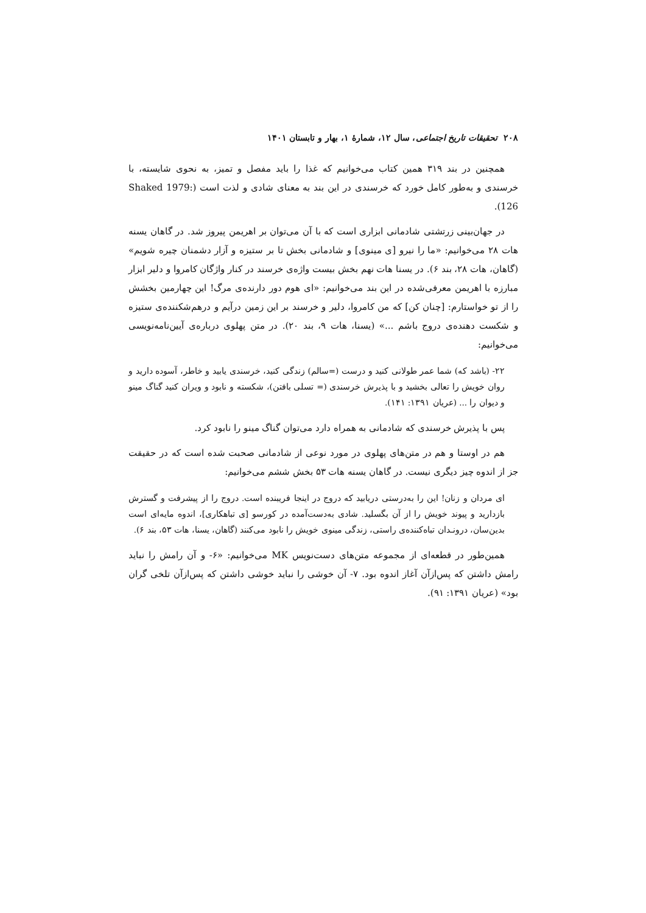۲۰۸ تحقیقات تاریخ اجتماعی، سال ۱۲، شمارهٔ ۱، بهار و تابستان ۱۴۰۱
همچنین در بند ۳۱۹ همین کتاب می‌خوانیم که غذا را باید مفصل و تمیز، به نحوی شایسته، با خرسندی و به‌طور کامل خورد که خرسندی در این بند به معنای شادی و لذت است (Shaked 1979: 126).
در جهان‌بینی زرتشتی شادمانی ابزاری است که با آن می‌توان بر اهریمن پیروز شد. در گاهان یسنه هات ۲۸ می‌خوانیم: «ما را نیرو [ی مینوی] و شادمانی بخش تا بر ستیزه و آزار دشمنان چیره شویم» (گاهان، هات ۲۸، بند ۶). در یسنا هات نهم بخش بیست واژه‌ی خرسند در کنار واژگان کامروا و دلیر ابزار مبارزه با اهریمن معرفی‌شده در این بند می‌خوانیم: «ای هوم دور دارنده‌ی مرگ! این چهارمین بخشش را از تو خواستارم: [چنان کن] که من کامروا، دلیر و خرسند بر این زمین درآیم و درهم‌شکننده‌ی ستیزه و شکست دهنده‌ی دروج باشم ...» (یسنا، هات ۹، بند ۲۰). در متن پهلوی درباره‌ی آیین‌نامه‌نویسی می‌خوانیم:
۲۲- (باشد که) شما عمر طولانی کنید و درست (=سالم) زندگی کنید، خرسندی یابید و خاطر، آسوده دارید و روان خویش را تعالی بخشید و با پذیرش خرسندی (= تسلی بافتن)، شکسته و نابود و ویران کنید گناگ مینو و دیوان را ... (عریان ۱۳۹۱: ۱۴۱).
پس با پذیرش خرسندی که شادمانی به همراه دارد می‌توان گناگ مینو را نابود کرد.
هم در اوستا و هم در متن‌های پهلوی در مورد نوعی از شادمانی صحبت شده است که در حقیقت جز از اندوه چیز دیگری نیست. در گاهان یسنه هات ۵۳ بخش ششم می‌خوانیم:
ای مردان و زنان! این را به‌درستی دریابید که دروج در اینجا فریبنده است. دروج را از پیشرفت و گسترش بازدارید و پیوند خویش را از آن بگسلید. شادی به‌دست‌آمده در کورسو [ی تباهکاری]، اندوه مایه‌ای است بدین‌سان، درونـدان تباه‌کننده‌ی راستی، زندگی مینوی خویش را نابود می‌کنند (گاهان، یسنا، هات ۵۳، بند ۶).
همین‌طور در قطعه‌ای از مجموعه متن‌های دست‌نویس MK می‌خوانیم: «۶- و آن رامش را نباید رامش داشتن که پس‌ازآن آغاز اندوه بود. ۷- آن خوشی را نباید خوشی داشتن که پس‌ازآن تلخی گران بود» (عریان ۱۳۹۱: ۹۱).